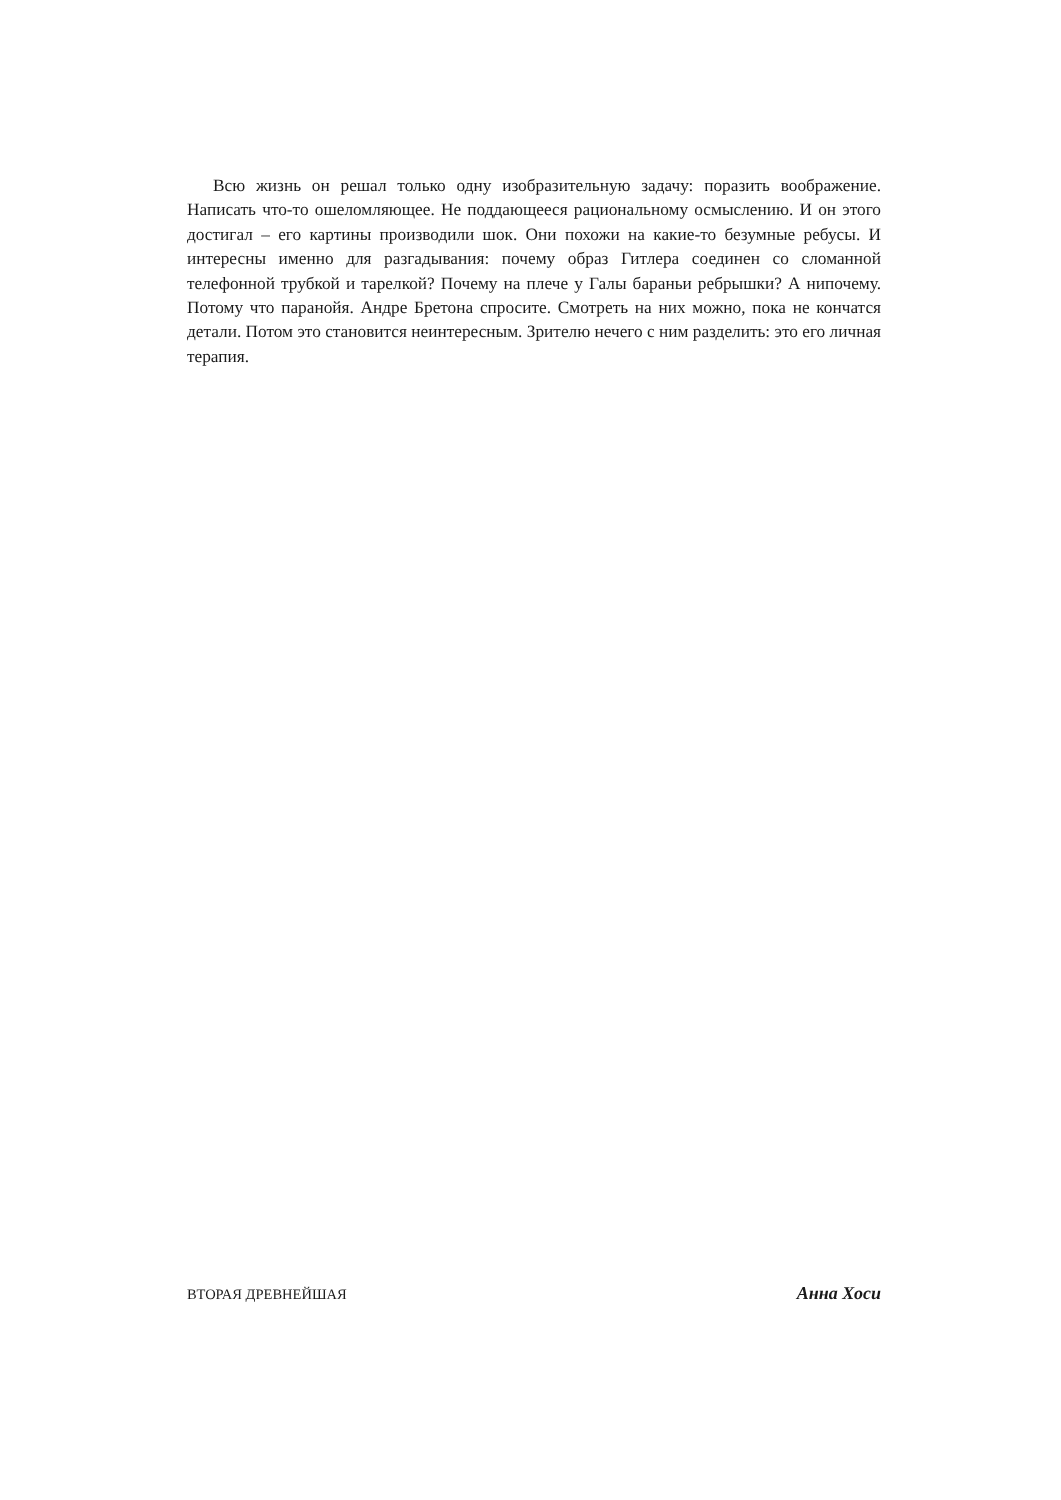Всю жизнь он решал только одну изобразительную задачу: поразить воображение. Написать что-то ошеломляющее. Не поддающееся рациональному осмыслению. И он этого достигал – его картины производили шок. Они похожи на какие-то безумные ребусы. И интересны именно для разгадывания: почему образ Гитлера соединен со сломанной телефонной трубкой и тарелкой? Почему на плече у Галы бараньи ребрышки? А нипочему. Потому что паранойя. Андре Бретона спросите. Смотреть на них можно, пока не кончатся детали. Потом это становится неинтересным. Зрителю нечего с ним разделить: это его личная терапия.
ВТОРАЯ ДРЕВНЕЙШАЯ Анна Хоси